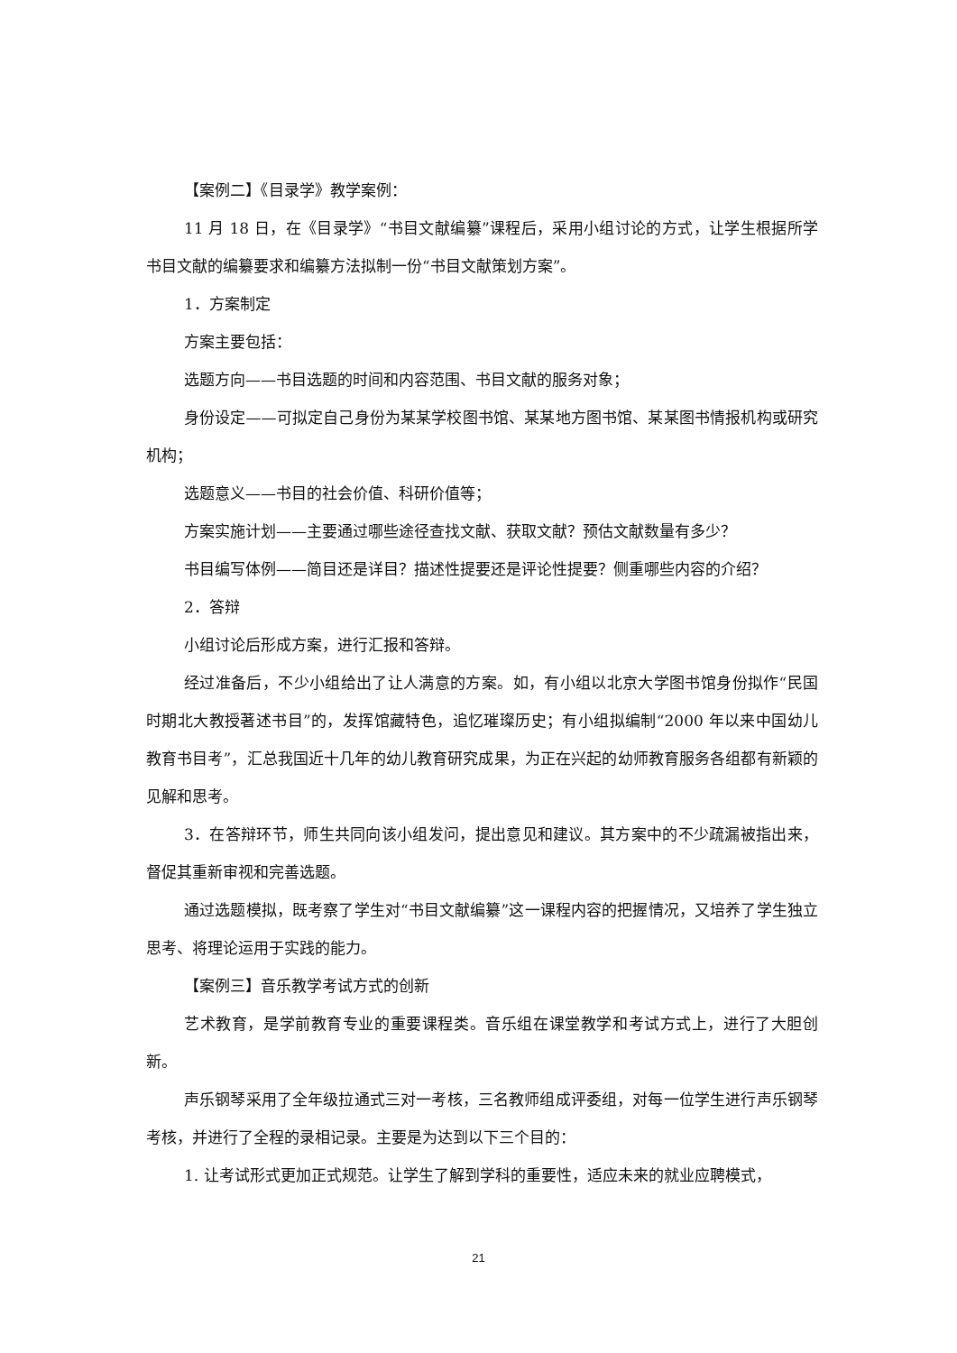【案例二】《目录学》教学案例：
11 月 18 日，在《目录学》“书目文献编纂”课程后，采用小组讨论的方式，让学生根据所学书目文献的编纂要求和编纂方法拟制一份“书目文献策划方案”。
1．方案制定
方案主要包括：
选题方向——书目选题的时间和内容范围、书目文献的服务对象；
身份设定——可拟定自己身份为某某学校图书馆、某某地方图书馆、某某图书情报机构或研究机构；
选题意义——书目的社会价值、科研价值等；
方案实施计划——主要通过哪些途径查找文献、获取文献？预估文献数量有多少？
书目编写体例——简目还是详目？描述性提要还是评论性提要？侧重哪些内容的介绍？
2．答辩
小组讨论后形成方案，进行汇报和答辩。
经过准备后，不少小组给出了让人满意的方案。如，有小组以北京大学图书馆身份拟作“民国时期北大教授著述书目”的，发挥馆藏特色，追忆璀璨历史；有小组拟编制“2000 年以来中国幼儿教育书目考”，汇总我国近十几年的幼儿教育研究成果，为正在兴起的幼师教育服务各组都有新颖的见解和思考。
3．在答辩环节，师生共同向该小组发问，提出意见和建议。其方案中的不少疏漏被指出来，督促其重新审视和完善选题。
通过选题模拟，既考察了学生对“书目文献编纂”这一课程内容的把握情况，又培养了学生独立思考、将理论运用于实践的能力。
【案例三】音乐教学考试方式的创新
艺术教育，是学前教育专业的重要课程类。音乐组在课堂教学和考试方式上，进行了大胆创新。
声乐钢琴采用了全年级拉通式三对一考核，三名教师组成评委组，对每一位学生进行声乐钢琴考核，并进行了全程的录相记录。主要是为达到以下三个目的：
1. 让考试形式更加正式规范。让学生了解到学科的重要性，适应未来的就业应聘模式，
21